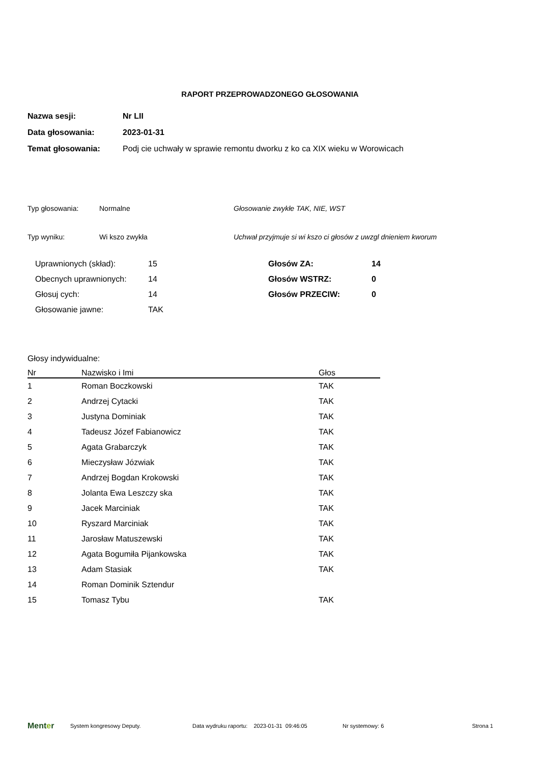RAPORT PRZEPROWADZONEGO GŁOSOWANIA
Nazwa sesji: Nr LII
Data głosowania: 2023-01-31
Temat głosowania: Podj cie uchwały w sprawie remontu dworku z ko ca XIX wieku w Worowicach
Typ głosowania: Normalne Głosowanie zwykłe TAK, NIE, WST
Typ wyniku: Wi kszo zwykła Uchwał przyjmuje si wi kszo ci głosów z uwzgl dnieniem kworum
| Uprawnionych (skład): | 15 | Głosów ZA: | 14 |
| Obecnych uprawnionych: | 14 | Głosów WSTRZ: | 0 |
| Głosuj cych: | 14 | Głosów PRZECIW: | 0 |
| Głosowanie jawne: | TAK | | |
Głosy indywidualne:
| Nr | Nazwisko i Imi | Głos |
| --- | --- | --- |
| 1 | Roman Boczkowski | TAK |
| 2 | Andrzej Cytacki | TAK |
| 3 | Justyna Dominiak | TAK |
| 4 | Tadeusz Józef Fabianowicz | TAK |
| 5 | Agata Grabarczyk | TAK |
| 6 | Mieczysław Józwiak | TAK |
| 7 | Andrzej Bogdan Krokowski | TAK |
| 8 | Jolanta Ewa Leszczy ska | TAK |
| 9 | Jacek Marciniak | TAK |
| 10 | Ryszard Marciniak | TAK |
| 11 | Jarosław Matuszewski | TAK |
| 12 | Agata Bogumiła Pijankowska | TAK |
| 13 | Adam Stasiak | TAK |
| 14 | Roman Dominik Sztendur | |
| 15 | Tomasz Tybu | TAK |
Menter System kongresowy Deputy. Data wydruku raportu: 2023-01-31 09:46:05 Nr systemowy: 6 Strona 1